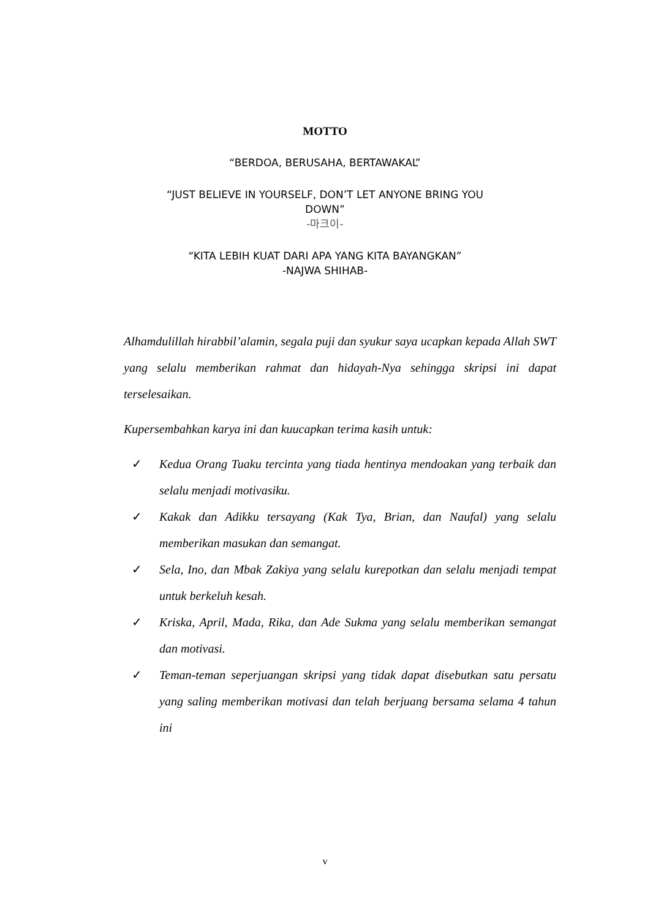MOTTO
“BERDOA, BERUSAHA, BERTAWAKAL”
“JUST BELIEVE IN YOURSELF, DON’T LET ANYONE BRING YOU DOWN”
-마크이-
“KITA LEBIH KUAT DARI APA YANG KITA BAYANGKAN”
-NAJWA SHIHAB-
Alhamdulillah hirabbil’alamin, segala puji dan syukur saya ucapkan kepada Allah SWT yang selalu memberikan rahmat dan hidayah-Nya sehingga skripsi ini dapat terselesaikan.
Kupersembahkan karya ini dan kuucapkan terima kasih untuk:
✓ Kedua Orang Tuaku tercinta yang tiada hentinya mendoakan yang terbaik dan selalu menjadi motivasiku.
✓ Kakak dan Adikku tersayang (Kak Tya, Brian, dan Naufal) yang selalu memberikan masukan dan semangat.
✓ Sela, Ino, dan Mbak Zakiya yang selalu kurepotkan dan selalu menjadi tempat untuk berkeluh kesah.
✓ Kriska, April, Mada, Rika, dan Ade Sukma yang selalu memberikan semangat dan motivasi.
✓ Teman-teman seperjuangan skripsi yang tidak dapat disebutkan satu persatu yang saling memberikan motivasi dan telah berjuang bersama selama 4 tahun ini
v